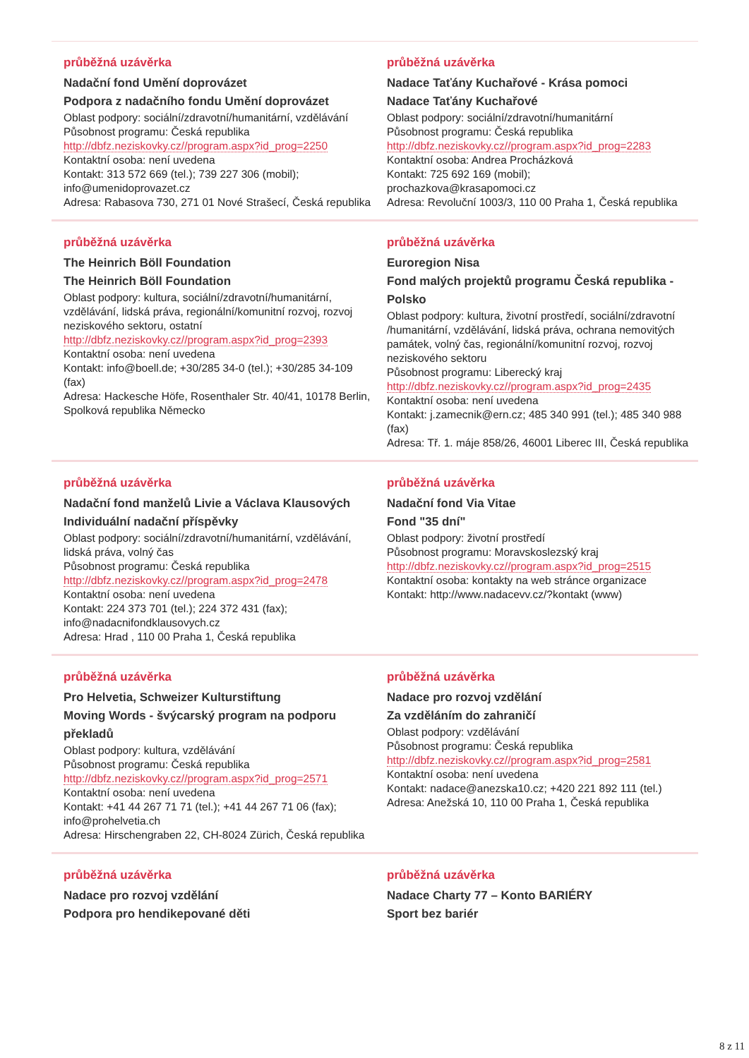průběžná uzávěrka
Nadační fond Umění doprovázet
Podpora z nadačního fondu Umění doprovázet
Oblast podpory: sociální/zdravotní/humanitární, vzdělávání
Působnost programu: Česká republika
http://dbfz.neziskovky.cz//program.aspx?id_prog=2250
Kontaktní osoba: není uvedena
Kontakt: 313 572 669 (tel.); 739 227 306 (mobil); info@umenidoprovazet.cz
Adresa: Rabasova 730, 271 01 Nové Strašecí, Česká republika
průběžná uzávěrka
Nadace Taťány Kuchařové - Krása pomoci
Nadace Taťány Kuchařové
Oblast podpory: sociální/zdravotní/humanitární
Působnost programu: Česká republika
http://dbfz.neziskovky.cz//program.aspx?id_prog=2283
Kontaktní osoba: Andrea Procházková
Kontakt: 725 692 169 (mobil);
prochazkova@krasapomoci.cz
Adresa: Revoluční 1003/3, 110 00 Praha 1, Česká republika
průběžná uzávěrka
The Heinrich Böll Foundation
The Heinrich Böll Foundation
Oblast podpory: kultura, sociální/zdravotní/humanitární, vzdělávání, lidská práva, regionální/komunitní rozvoj, rozvoj neziskového sektoru, ostatní
http://dbfz.neziskovky.cz//program.aspx?id_prog=2393
Kontaktní osoba: není uvedena
Kontakt: info@boell.de; +30/285 34-0 (tel.); +30/285 34-109 (fax)
Adresa: Hackesche Höfe, Rosenthaler Str. 40/41, 10178 Berlin, Spolková republika Německo
průběžná uzávěrka
Euroregion Nisa
Fond malých projektů programu Česká republika - Polsko
Oblast podpory: kultura, životní prostředí, sociální/zdravotní /humanitární, vzdělávání, lidská práva, ochrana nemovitých památek, volný čas, regionální/komunitní rozvoj, rozvoj neziskového sektoru
Působnost programu: Liberecký kraj
http://dbfz.neziskovky.cz//program.aspx?id_prog=2435
Kontaktní osoba: není uvedena
Kontakt: j.zamecnik@ern.cz; 485 340 991 (tel.); 485 340 988 (fax)
Adresa: Tř. 1. máje 858/26, 46001 Liberec III, Česká republika
průběžná uzávěrka
Nadační fond manželů Livie a Václava Klausových
Individuální nadační příspěvky
Oblast podpory: sociální/zdravotní/humanitární, vzdělávání, lidská práva, volný čas
Působnost programu: Česká republika
http://dbfz.neziskovky.cz//program.aspx?id_prog=2478
Kontaktní osoba: není uvedena
Kontakt: 224 373 701 (tel.); 224 372 431 (fax); info@nadacnifondklausovych.cz
Adresa: Hrad , 110 00 Praha 1, Česká republika
průběžná uzávěrka
Nadační fond Via Vitae
Fond "35 dní"
Oblast podpory: životní prostředí
Působnost programu: Moravskoslezský kraj
http://dbfz.neziskovky.cz//program.aspx?id_prog=2515
Kontaktní osoba: kontakty na web stránce organizace
Kontakt: http://www.nadacevv.cz/?kontakt (www)
průběžná uzávěrka
Pro Helvetia, Schweizer Kulturstiftung
Moving Words - švýcarský program na podporu překladů
Oblast podpory: kultura, vzdělávání
Působnost programu: Česká republika
http://dbfz.neziskovky.cz//program.aspx?id_prog=2571
Kontaktní osoba: není uvedena
Kontakt: +41 44 267 71 71 (tel.); +41 44 267 71 06 (fax); info@prohelvetia.ch
Adresa: Hirschengraben 22, CH-8024 Zürich, Česká republika
průběžná uzávěrka
Nadace pro rozvoj vzdělání
Za vzděláním do zahraničí
Oblast podpory: vzdělávání
Působnost programu: Česká republika
http://dbfz.neziskovky.cz//program.aspx?id_prog=2581
Kontaktní osoba: není uvedena
Kontakt: nadace@anezska10.cz; +420 221 892 111 (tel.)
Adresa: Anežská 10, 110 00 Praha 1, Česká republika
průběžná uzávěrka
Nadace pro rozvoj vzdělání
Podpora pro hendikepované děti
průběžná uzávěrka
Nadace Charty 77 – Konto BARIÉRY
Sport bez bariér
8 z 11